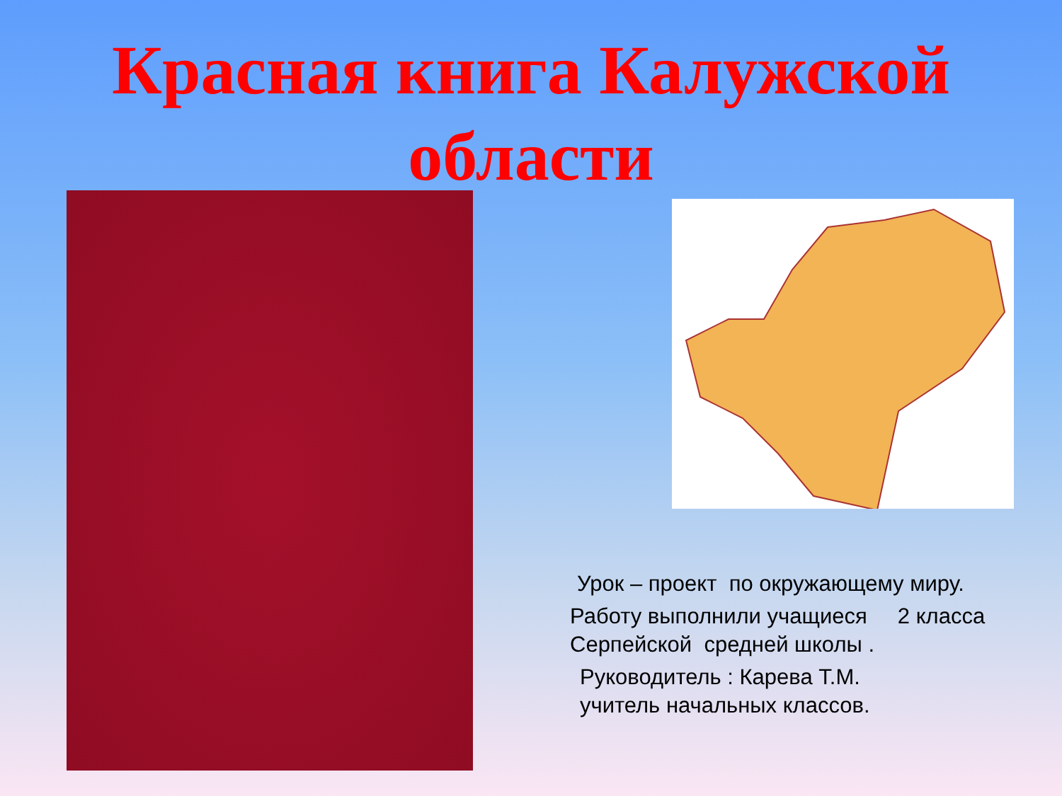Красная книга Калужской
области
Урок – проект по окружающему миру.
Работу выполнили учащиеся 2 класса Серпейской средней школы .
Руководитель : Карева Т.М.
учитель начальных классов.